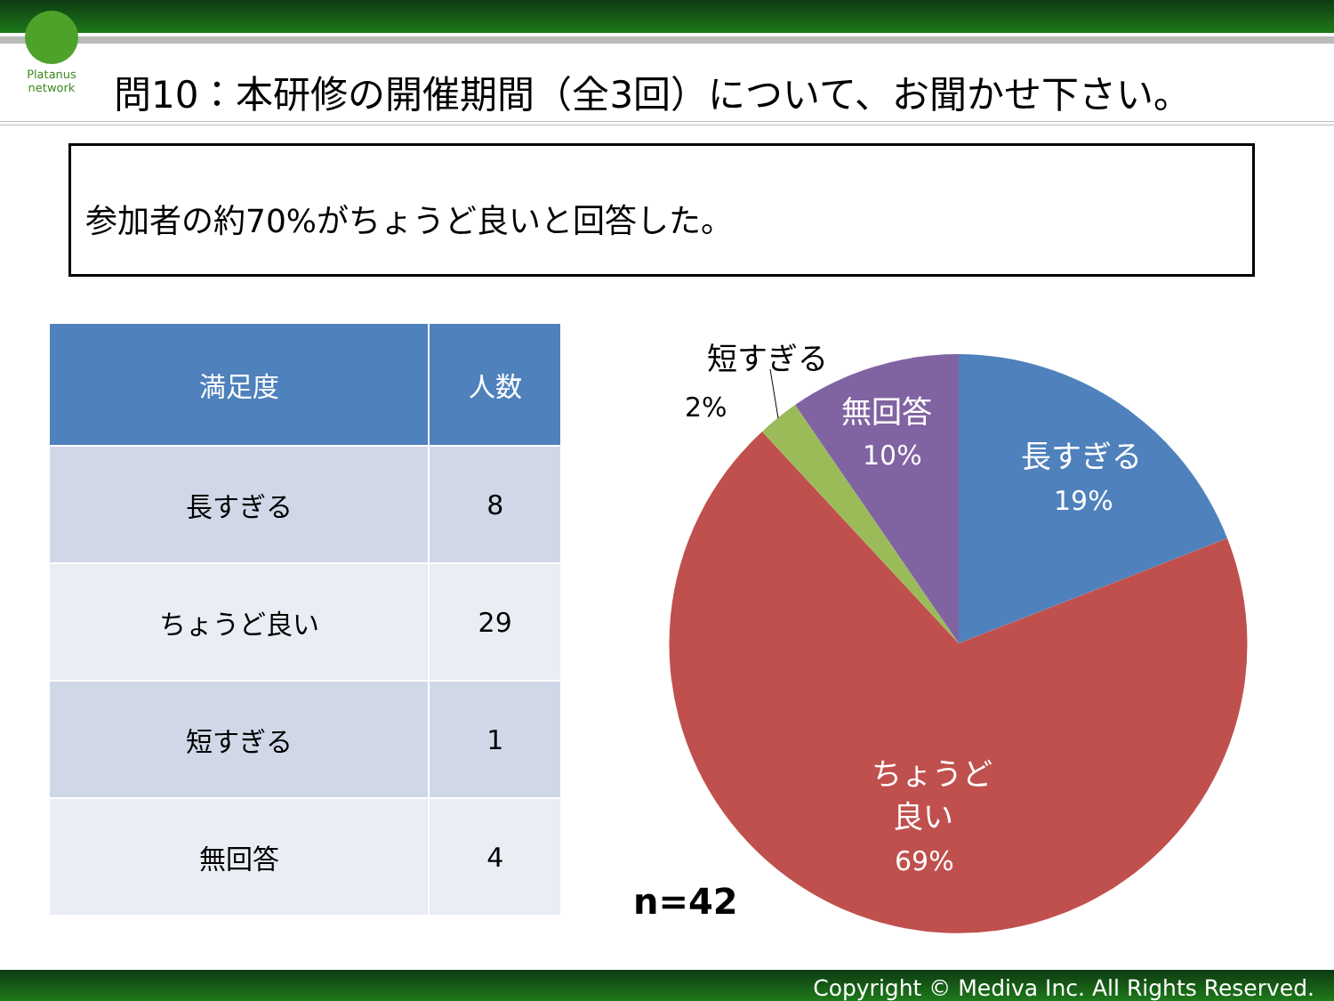Platanus network
問10：本研修の開催期間（全3回）について、お聞かせ下さい。
参加者の約70%がちょうど良いと回答した。
| 満足度 | 人数 |
| --- | --- |
| 長すぎる | 8 |
| ちょうど良い | 29 |
| 短すぎる | 1 |
| 無回答 | 4 |
短すぎる
2%
無回答
10%
長すぎる
19%
ちょうど
良い
69%
n=42
Copyright © Mediva Inc. All Rights Reserved.